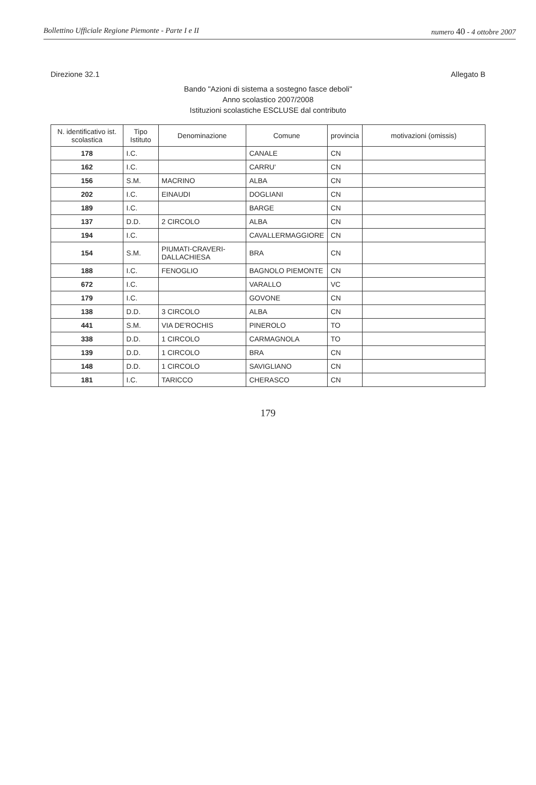Bollettino Ufficiale Regione Piemonte - Parte I e II numero 40 - 4 ottobre 2007
Direzione 32.1 Allegato B
Bando "Azioni di sistema a sostegno fasce deboli"
Anno scolastico 2007/2008
Istituzioni scolastiche ESCLUSE dal contributo
| N. identificativo ist. scolastica | Tipo Istituto | Denominazione | Comune | provincia | motivazioni (omissis) |
| --- | --- | --- | --- | --- | --- |
| 178 | I.C. | | CANALE | CN | |
| 162 | I.C. | | CARRU' | CN | |
| 156 | S.M. | MACRINO | ALBA | CN | |
| 202 | I.C. | EINAUDI | DOGLIANI | CN | |
| 189 | I.C. | | BARGE | CN | |
| 137 | D.D. | 2 CIRCOLO | ALBA | CN | |
| 194 | I.C. | | CAVALLERMAGGIORE | CN | |
| 154 | S.M. | PIUMATI-CRAVERI-DALLACHIESA | BRA | CN | |
| 188 | I.C. | FENOGLIO | BAGNOLO PIEMONTE | CN | |
| 672 | I.C. | | VARALLO | VC | |
| 179 | I.C. | | GOVONE | CN | |
| 138 | D.D. | 3 CIRCOLO | ALBA | CN | |
| 441 | S.M. | VIA DE'ROCHIS | PINEROLO | TO | |
| 338 | D.D. | 1 CIRCOLO | CARMAGNOLA | TO | |
| 139 | D.D. | 1 CIRCOLO | BRA | CN | |
| 148 | D.D. | 1 CIRCOLO | SAVIGLIANO | CN | |
| 181 | I.C. | TARICCO | CHERASCO | CN | |
179